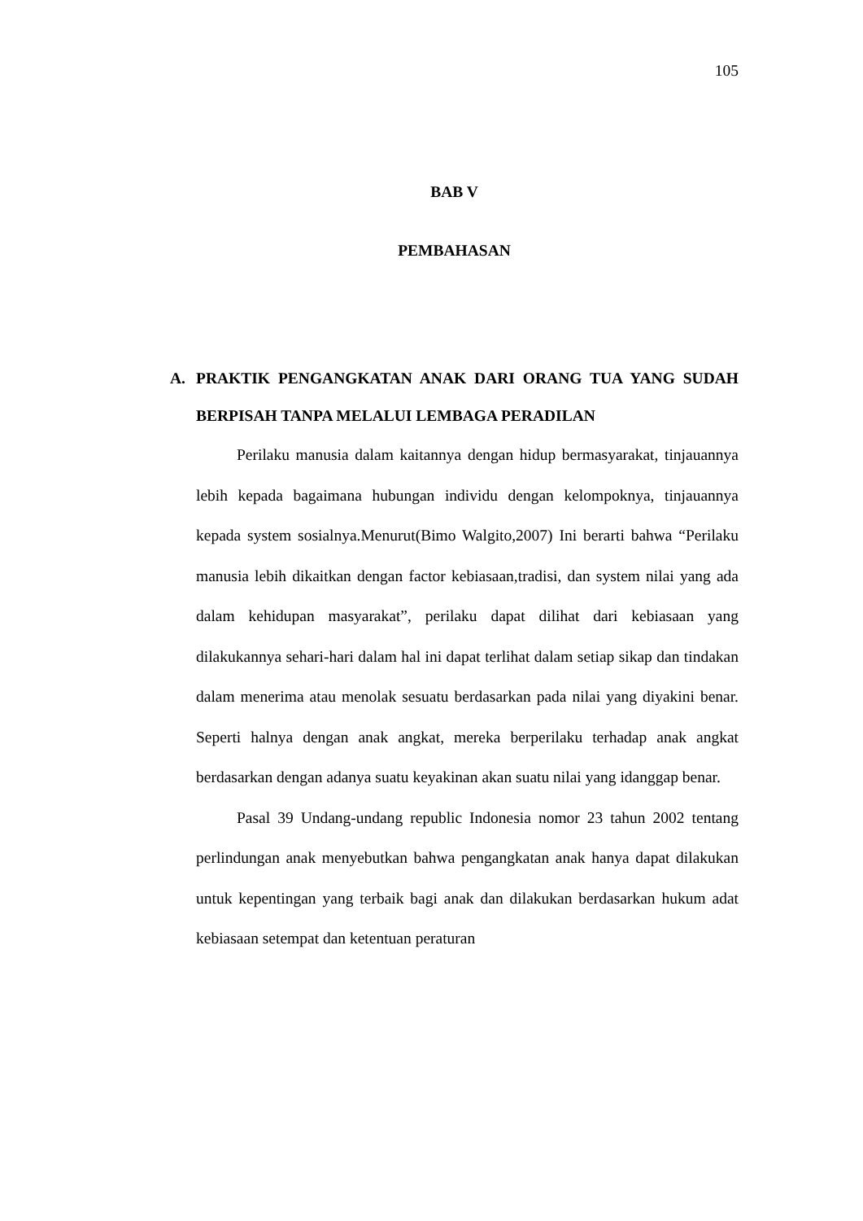105
BAB V
PEMBAHASAN
A. PRAKTIK PENGANGKATAN ANAK DARI ORANG TUA YANG SUDAH BERPISAH TANPA MELALUI LEMBAGA PERADILAN
Perilaku manusia dalam kaitannya dengan hidup bermasyarakat, tinjauannya lebih kepada bagaimana hubungan individu dengan kelompoknya, tinjauannya kepada system sosialnya.Menurut(Bimo Walgito,2007) Ini berarti bahwa “Perilaku manusia lebih dikaitkan dengan factor kebiasaan,tradisi, dan system nilai yang ada dalam kehidupan masyarakat”, perilaku dapat dilihat dari kebiasaan yang dilakukannya sehari-hari dalam hal ini dapat terlihat dalam setiap sikap dan tindakan dalam menerima atau menolak sesuatu berdasarkan pada nilai yang diyakini benar. Seperti halnya dengan anak angkat, mereka berperilaku terhadap anak angkat berdasarkan dengan adanya suatu keyakinan akan suatu nilai yang idanggap benar.
Pasal 39 Undang-undang republic Indonesia nomor 23 tahun 2002 tentang perlindungan anak menyebutkan bahwa pengangkatan anak hanya dapat dilakukan untuk kepentingan yang terbaik bagi anak dan dilakukan berdasarkan hukum adat kebiasaan setempat dan ketentuan peraturan